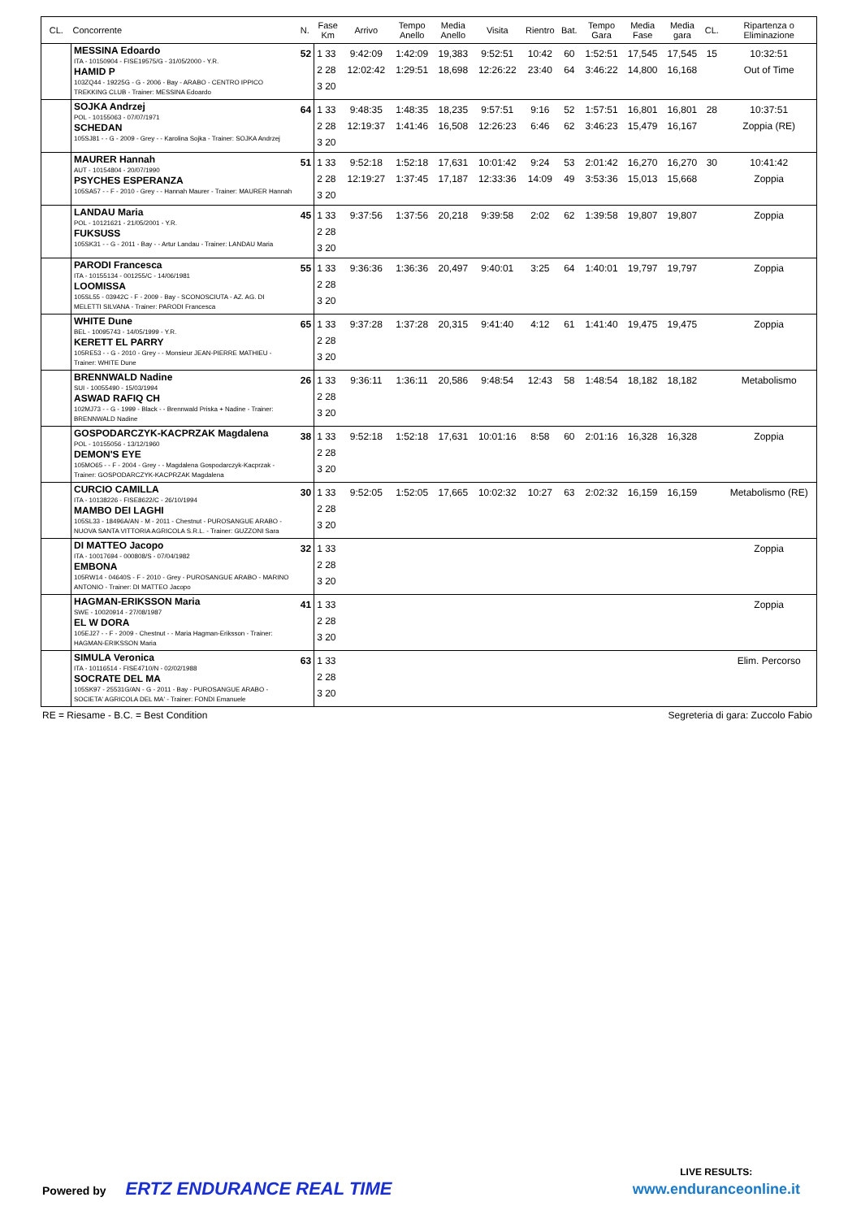| CL. | Concorrente | N. | Fase Km | Arrivo | Tempo Anello | Media Anello | Visita | Rientro | Bat. | Tempo Gara | Media Fase | Media gara | CL. | Ripartenza o Eliminazione |
| --- | --- | --- | --- | --- | --- | --- | --- | --- | --- | --- | --- | --- | --- | --- |
| | MESSINA Edoardo ITA - 10150904 - FISE19575/G - 31/05/2000 - Y.R. HAMID P 103ZQ44 - 19225G - G - 2006 - Bay - ARABO - CENTRO IPPICO TREKKING CLUB - Trainer: MESSINA Edoardo | 52 | 1 33 2 28 3 20 | 9:42:09 12:02:42 | 1:42:09 1:29:51 | 19,383 18,698 | 9:52:51 12:26:22 | 10:42 23:40 | 60 64 | 1:52:51 3:46:22 | 17,545 14,800 | 17,545 16,168 | 15 | 10:32:51 Out of Time |
| | SOJKA Andrzej POL - 10155063 - 07/07/1971 SCHEDAN 105SJ81 - - G - 2009 - Grey - - Karolina Sojka - Trainer: SOJKA Andrzej | 64 | 1 33 2 28 3 20 | 9:48:35 12:19:37 | 1:48:35 1:41:46 | 18,235 16,508 | 9:57:51 12:26:23 | 9:16 6:46 | 52 62 | 1:57:51 3:46:23 | 16,801 15,479 | 16,801 16,167 | 28 | 10:37:51 Zoppia (RE) |
| | MAURER Hannah AUT - 10154804 - 20/07/1990 PSYCHES ESPERANZA 105SA57 - - F - 2010 - Grey - - Hannah Maurer - Trainer: MAURER Hannah | 51 | 1 33 2 28 3 20 | 9:52:18 12:19:27 | 1:52:18 1:37:45 | 17,631 17,187 | 10:01:42 12:33:36 | 9:24 14:09 | 53 49 | 2:01:42 3:53:36 | 16,270 15,013 | 16,270 15,668 | 30 | 10:41:42 Zoppia |
| | LANDAU Maria POL - 10121621 - 21/05/2001 - Y.R. FUKSUSS 105SK31 - - G - 2011 - Bay - - Artur Landau - Trainer: LANDAU Maria | 45 | 1 33 2 28 3 20 | 9:37:56 | 1:37:56 | 20,218 | 9:39:58 | 2:02 | 62 | 1:39:58 | 19,807 | 19,807 | | Zoppia |
| | PARODI Francesca ITA - 10155134 - 001255/C - 14/06/1981 LOOMISSA 105SL55 - 03942C - F - 2009 - Bay - SCONOSCIUTA - AZ. AG. DI MELETTI SILVANA - Trainer: PARODI Francesca | 55 | 1 33 2 28 3 20 | 9:36:36 | 1:36:36 | 20,497 | 9:40:01 | 3:25 | 64 | 1:40:01 | 19,797 | 19,797 | | Zoppia |
| | WHITE Dune BEL - 10095743 - 14/05/1999 - Y.R. KERETT EL PARRY 105RE53 - - G - 2010 - Grey - - Monsieur JEAN-PIERRE MATHIEU - Trainer: WHITE Dune | 65 | 1 33 2 28 3 20 | 9:37:28 | 1:37:28 | 20,315 | 9:41:40 | 4:12 | 61 | 1:41:40 | 19,475 | 19,475 | | Zoppia |
| | BRENNWALD Nadine SUI - 10055490 - 15/03/1994 ASWAD RAFIQ CH 102MJ73 - - G - 1999 - Black - - Brennwald Priska + Nadine - Trainer: BRENNWALD Nadine | 26 | 1 33 2 28 3 20 | 9:36:11 | 1:36:11 | 20,586 | 9:48:54 | 12:43 | 58 | 1:48:54 | 18,182 | 18,182 | | Metabolismo |
| | GOSPODARCZYK-KACPRZAK Magdalena POL - 10155056 - 13/12/1960 DEMON'S EYE 105MO65 - - F - 2004 - Grey - - Magdalena Gospodarczyk-Kacprzak - Trainer: GOSPODARCZYK-KACPRZAK Magdalena | 38 | 1 33 2 28 3 20 | 9:52:18 | 1:52:18 | 17,631 | 10:01:16 | 8:58 | 60 | 2:01:16 | 16,328 | 16,328 | | Zoppia |
| | CURCIO CAMILLA ITA - 10138226 - FISE8622/C - 26/10/1994 MAMBO DEI LAGHI 105SL33 - 18496A/AN - M - 2011 - Chestnut - PUROSANGUE ARABO - NUOVA SANTA VITTORIA AGRICOLA S.R.L. - Trainer: GUZZONI Sara | 30 | 1 33 2 28 3 20 | 9:52:05 | 1:52:05 | 17,665 | 10:02:32 | 10:27 | 63 | 2:02:32 | 16,159 | 16,159 | | Metabolismo (RE) |
| | DI MATTEO Jacopo ITA - 10017694 - 000808/S - 07/04/1982 EMBONA 105RW14 - 04640S - F - 2010 - Grey - PUROSANGUE ARABO - MARINO ANTONIO - Trainer: DI MATTEO Jacopo | 32 | 1 33 2 28 3 20 | | | | | | | | | | | Zoppia |
| | HAGMAN-ERIKSSON Maria SWE - 10020914 - 27/08/1987 EL W DORA 105EJ27 - - F - 2009 - Chestnut - - Maria Hagman-Eriksson - Trainer: HAGMAN-ERIKSSON Maria | 41 | 1 33 2 28 3 20 | | | | | | | | | | | Zoppia |
| | SIMULA Veronica ITA - 10116514 - FISE4710/N - 02/02/1988 SOCRATE DEL MA 105SK97 - 25531G/AN - G - 2011 - Bay - PUROSANGUE ARABO - SOCIETA' AGRICOLA DEL MA' - Trainer: FONDI Emanuele | 63 | 1 33 2 28 3 20 | | | | | | | | | | | Elim. Percorso |
RE = Riesame - B.C. = Best Condition Segreteria di gara: Zuccolo Fabio
Powered by ERTZ ENDURANCE REAL TIME
LIVE RESULTS:
www.enduranceonline.it